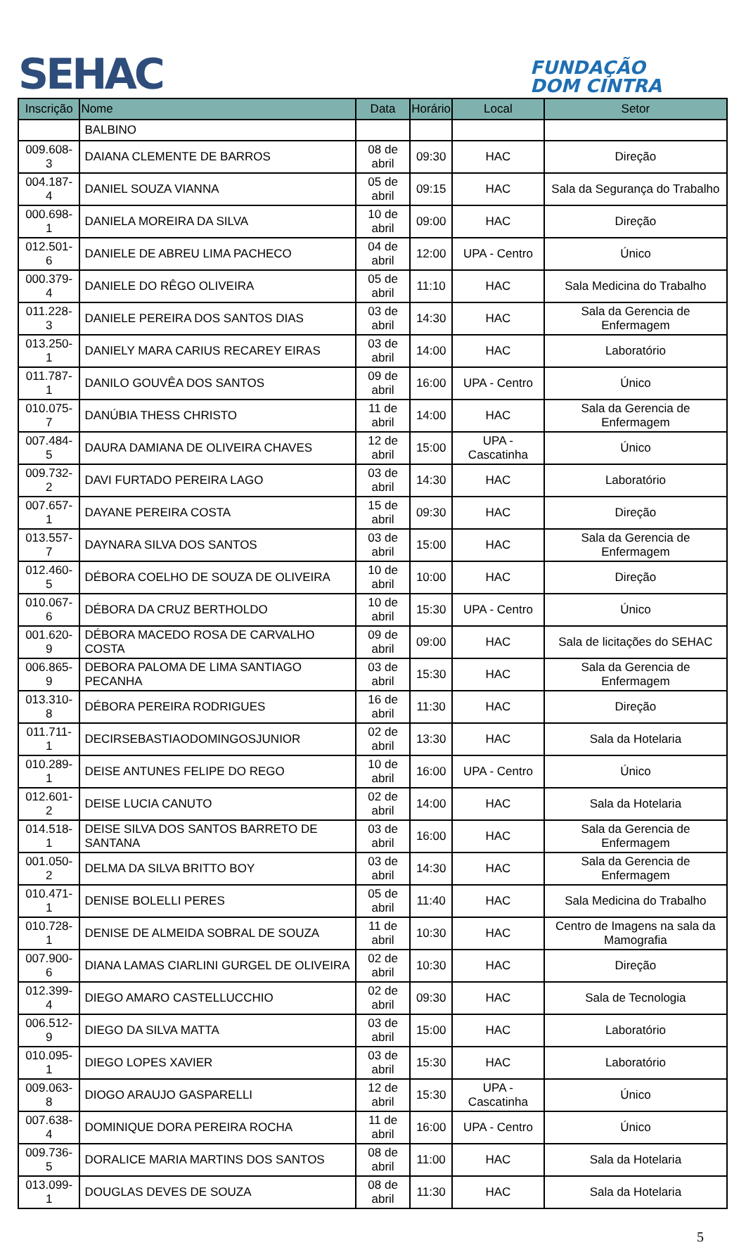SEHAC
FUNDAÇÃO
DOM CINTRA
| Inscrição | Nome | Data | Horário | Local | Setor |
| --- | --- | --- | --- | --- | --- |
| | BALBINO | | | | |
| 009.608-3 | DAIANA CLEMENTE DE BARROS | 08 de abril | 09:30 | HAC | Direção |
| 004.187-4 | DANIEL SOUZA VIANNA | 05 de abril | 09:15 | HAC | Sala da Segurança do Trabalho |
| 000.698-1 | DANIELA MOREIRA DA SILVA | 10 de abril | 09:00 | HAC | Direção |
| 012.501-6 | DANIELE DE ABREU LIMA PACHECO | 04 de abril | 12:00 | UPA - Centro | Único |
| 000.379-4 | DANIELE DO RÊGO OLIVEIRA | 05 de abril | 11:10 | HAC | Sala Medicina do Trabalho |
| 011.228-3 | DANIELE PEREIRA DOS SANTOS DIAS | 03 de abril | 14:30 | HAC | Sala da Gerencia de Enfermagem |
| 013.250-1 | DANIELY MARA CARIUS RECAREY EIRAS | 03 de abril | 14:00 | HAC | Laboratório |
| 011.787-1 | DANILO GOUVÊA DOS SANTOS | 09 de abril | 16:00 | UPA - Centro | Único |
| 010.075-7 | DANÚBIA THESS CHRISTO | 11 de abril | 14:00 | HAC | Sala da Gerencia de Enfermagem |
| 007.484-5 | DAURA DAMIANA DE OLIVEIRA CHAVES | 12 de abril | 15:00 | UPA - Cascatinha | Único |
| 009.732-2 | DAVI FURTADO PEREIRA LAGO | 03 de abril | 14:30 | HAC | Laboratório |
| 007.657-1 | DAYANE PEREIRA COSTA | 15 de abril | 09:30 | HAC | Direção |
| 013.557-7 | DAYNARA SILVA DOS SANTOS | 03 de abril | 15:00 | HAC | Sala da Gerencia de Enfermagem |
| 012.460-5 | DÉBORA COELHO DE SOUZA DE OLIVEIRA | 10 de abril | 10:00 | HAC | Direção |
| 010.067-6 | DÉBORA DA CRUZ BERTHOLDO | 10 de abril | 15:30 | UPA - Centro | Único |
| 001.620-9 | DÉBORA MACEDO ROSA DE CARVALHO COSTA | 09 de abril | 09:00 | HAC | Sala de licitações do SEHAC |
| 006.865-9 | DEBORA PALOMA DE LIMA SANTIAGO PECANHA | 03 de abril | 15:30 | HAC | Sala da Gerencia de Enfermagem |
| 013.310-8 | DÉBORA PEREIRA RODRIGUES | 16 de abril | 11:30 | HAC | Direção |
| 011.711-1 | DECIRSEBASTIAODOMINGOSJUNIOR | 02 de abril | 13:30 | HAC | Sala da Hotelaria |
| 010.289-1 | DEISE ANTUNES FELIPE DO REGO | 10 de abril | 16:00 | UPA - Centro | Único |
| 012.601-2 | DEISE LUCIA CANUTO | 02 de abril | 14:00 | HAC | Sala da Hotelaria |
| 014.518-1 | DEISE SILVA DOS SANTOS BARRETO DE SANTANA | 03 de abril | 16:00 | HAC | Sala da Gerencia de Enfermagem |
| 001.050-2 | DELMA DA SILVA BRITTO BOY | 03 de abril | 14:30 | HAC | Sala da Gerencia de Enfermagem |
| 010.471-1 | DENISE BOLELLI PERES | 05 de abril | 11:40 | HAC | Sala Medicina do Trabalho |
| 010.728-1 | DENISE DE ALMEIDA SOBRAL DE SOUZA | 11 de abril | 10:30 | HAC | Centro de Imagens na sala da Mamografia |
| 007.900-6 | DIANA LAMAS CIARLINI GURGEL DE OLIVEIRA | 02 de abril | 10:30 | HAC | Direção |
| 012.399-4 | DIEGO AMARO CASTELLUCCHIO | 02 de abril | 09:30 | HAC | Sala de Tecnologia |
| 006.512-9 | DIEGO DA SILVA MATTA | 03 de abril | 15:00 | HAC | Laboratório |
| 010.095-1 | DIEGO LOPES XAVIER | 03 de abril | 15:30 | HAC | Laboratório |
| 009.063-8 | DIOGO ARAUJO GASPARELLI | 12 de abril | 15:30 | UPA - Cascatinha | Único |
| 007.638-4 | DOMINIQUE DORA PEREIRA ROCHA | 11 de abril | 16:00 | UPA - Centro | Único |
| 009.736-5 | DORALICE MARIA MARTINS DOS SANTOS | 08 de abril | 11:00 | HAC | Sala da Hotelaria |
| 013.099-1 | DOUGLAS DEVES DE SOUZA | 08 de abril | 11:30 | HAC | Sala da Hotelaria |
5